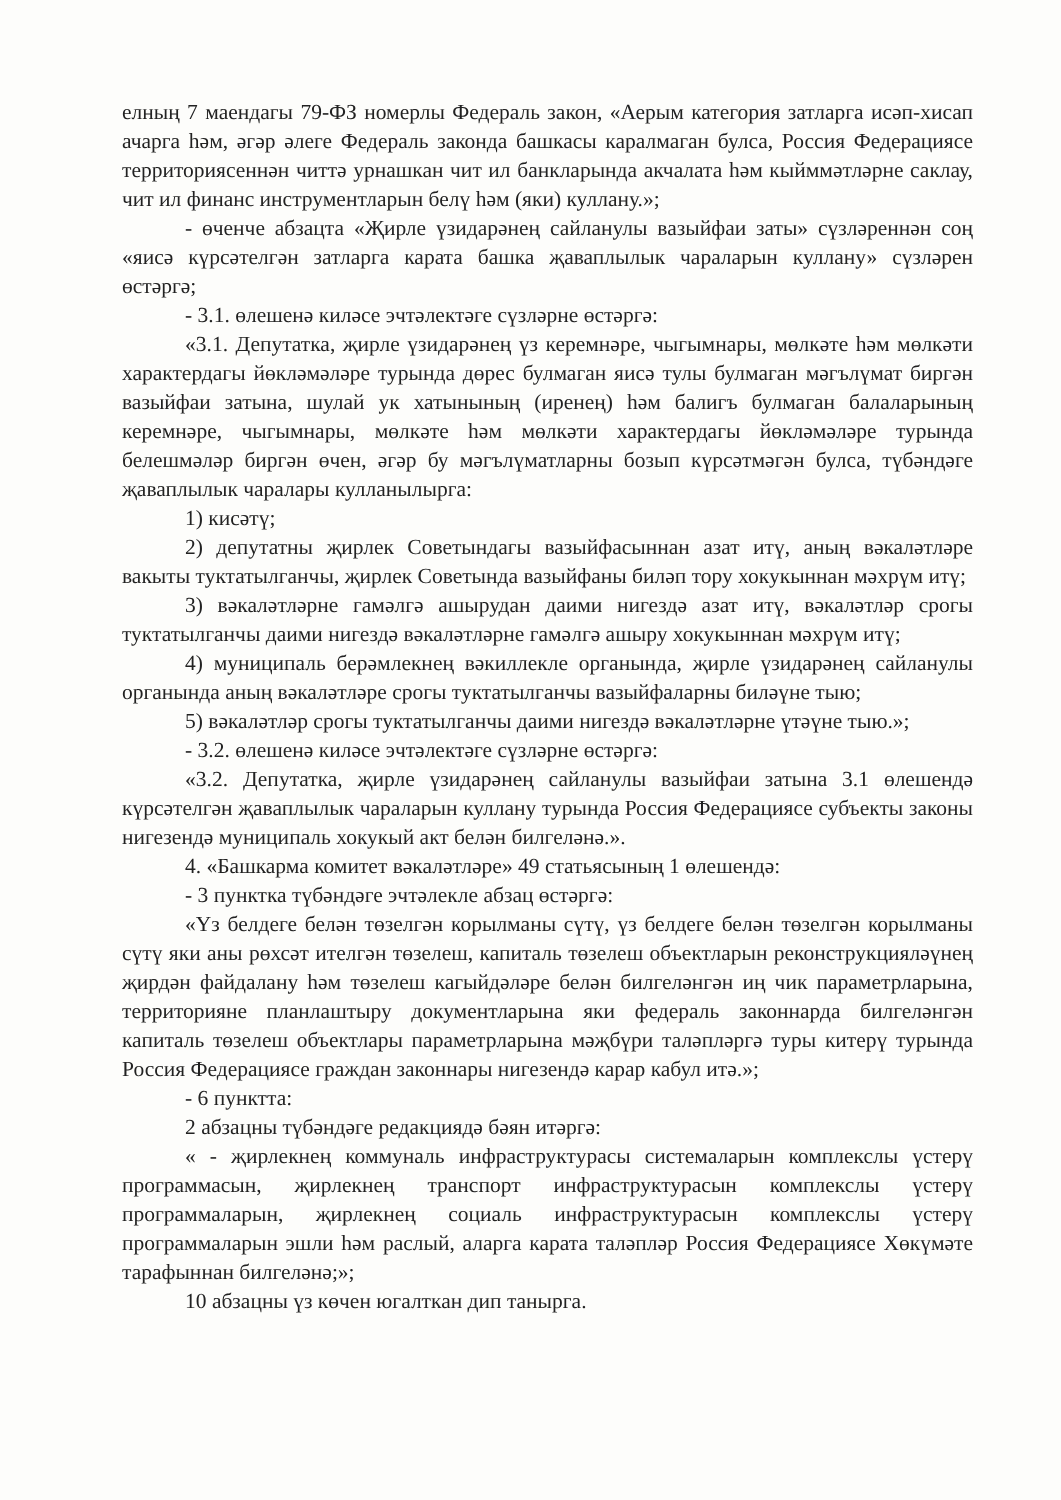елның 7 маендагы 79-ФЗ номерлы Федераль закон, «Аерым категория затларга исәп-хисап ачарга һәм, әгәр әлеге Федераль законда башкасы каралмаган булса, Россия Федерациясе территориясеннән читтә урнашкан чит ил банкларында акчалата һәм кыйммәтләрне саклау, чит ил финанс инструментларын белү һәм (яки) куллану.»;
- өченче абзацта «Җирле үзидарәнең сайланулы вазыйфаи заты» сүзләреннән соң «яисә күрсәтелгән затларга карата башка җаваплылык чараларын куллану» сүзләрен өстәргә;
- 3.1. өлешенә киләсе эчтәлектәге сүзләрне өстәргә:
«3.1. Депутатка, җирле үзидарәнең үз керемнәре, чыгымнары, мөлкәте һәм мөлкәти характердагы йөкләмәләре турында дөрес булмаган яисә тулы булмаган мәгълүмат биргән вазыйфаи затына, шулай ук хатынының (иренең) һәм балигъ булмаган балаларының керемнәре, чыгымнары, мөлкәте һәм мөлкәти характердагы йөкләмәләре турында белешмәләр биргән өчен, әгәр бу мәгълүматларны бозып күрсәтмәгән булса, түбәндәге җаваплылык чаралары кулланылырга:
1) кисәтү;
2) депутатны җирлек Советындагы вазыйфасыннан азат итү, аның вәкаләтләре вакыты туктатылганчы, җирлек Советында вазыйфаны биләп тору хокукыннан мәхрүм итү;
3) вәкаләтләрне гамәлгә ашырудан даими нигездә азат итү, вәкаләтләр срогы туктатылганчы даими нигездә вәкаләтләрне гамәлгә ашыру хокукыннан мәхрүм итү;
4) муниципаль берәмлекнең вәкиллекле органында, җирле үзидарәнең сайланулы органында аның вәкаләтләре срогы туктатылганчы вазыйфаларны биләүне тыю;
5) вәкаләтләр срогы туктатылганчы даими нигездә вәкаләтләрне үтәүне тыю.»;
- 3.2. өлешенә киләсе эчтәлектәге сүзләрне өстәргә:
«3.2. Депутатка, җирле үзидарәнең сайланулы вазыйфаи затына 3.1 өлешендә күрсәтелгән җаваплылык чараларын куллану турында Россия Федерациясе субъекты законы нигезендә муниципаль хокукый акт белән билгеләнә.».
4. «Башкарма комитет вәкаләтләре» 49 статьясының 1 өлешендә:
- 3 пунктка түбәндәге эчтәлекле абзац өстәргә:
«Үз белдеге белән төзелгән корылманы сүтү, үз белдеге белән төзелгән корылманы сүтү яки аны рөхсәт ителгән төзелеш, капиталь төзелеш объектларын реконструкцияләүнең җирдән файдалану һәм төзелеш кагыйдәләре белән билгеләнгән иң чик параметрларына, территорияне планлаштыру документларына яки федераль законнарда билгеләнгән капиталь төзелеш объектлары параметрларына мәҗбүри таләпләргә туры китерү турында Россия Федерациясе граждан законнары нигезендә карар кабул итә.»;
- 6 пунктта:
2 абзацны түбәндәге редакциядә бәян итәргә:
« - җирлекнең коммуналь инфраструктурасы системаларын комплекслы үстерү программасын, җирлекнең транспорт инфраструктурасын комплекслы үстерү программаларын, җирлекнең социаль инфраструктурасын комплекслы үстерү программаларын эшли һәм раслый, аларга карата таләпләр Россия Федерациясе Хөкүмәте тарафыннан билгеләнә;»;
10 абзацны үз көчен югалткан дип танырга.